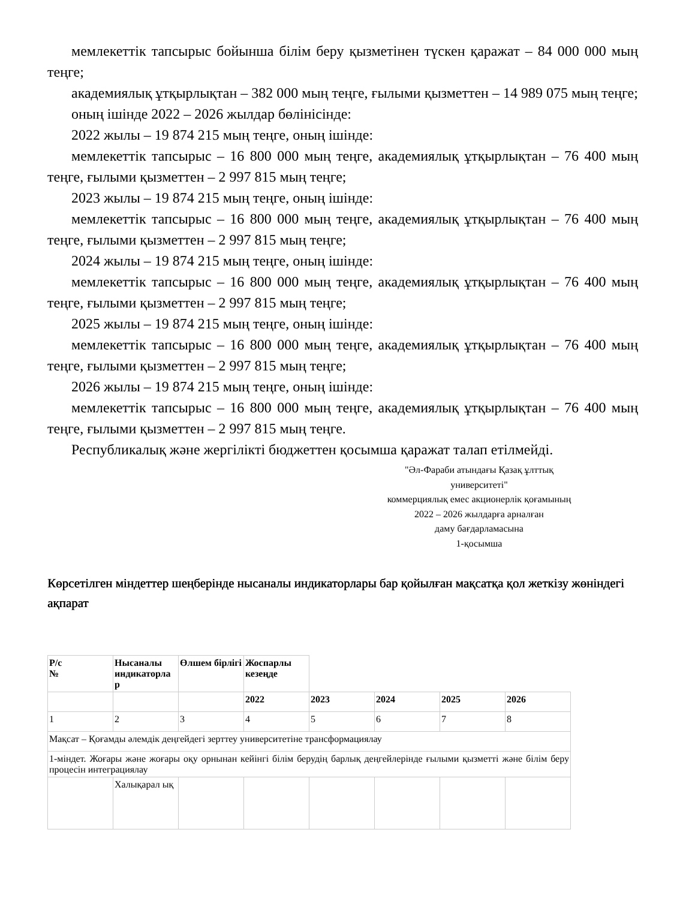мемлекеттік тапсырыс бойынша білім беру қызметінен түскен қаражат – 84 000 000 мың теңге;
академиялық ұтқырлықтан – 382 000 мың теңге, ғылыми қызметтен – 14 989 075 мың теңге;
оның ішінде 2022 – 2026 жылдар бөлінісінде:
2022 жылы – 19 874 215 мың теңге, оның ішінде:
мемлекеттік тапсырыс – 16 800 000 мың теңге, академиялық ұтқырлықтан – 76 400 мың теңге, ғылыми қызметтен – 2 997 815 мың теңге;
2023 жылы – 19 874 215 мың теңге, оның ішінде:
мемлекеттік тапсырыс – 16 800 000 мың теңге, академиялық ұтқырлықтан – 76 400 мың теңге, ғылыми қызметтен – 2 997 815 мың теңге;
2024 жылы – 19 874 215 мың теңге, оның ішінде:
мемлекеттік тапсырыс – 16 800 000 мың теңге, академиялық ұтқырлықтан – 76 400 мың теңге, ғылыми қызметтен – 2 997 815 мың теңге;
2025 жылы – 19 874 215 мың теңге, оның ішінде:
мемлекеттік тапсырыс – 16 800 000 мың теңге, академиялық ұтқырлықтан – 76 400 мың теңге, ғылыми қызметтен – 2 997 815 мың теңге;
2026 жылы – 19 874 215 мың теңге, оның ішінде:
мемлекеттік тапсырыс – 16 800 000 мың теңге, академиялық ұтқырлықтан – 76 400 мың теңге, ғылыми қызметтен – 2 997 815 мың теңге.
Республикалық және жергілікті бюджеттен қосымша қаражат талап етілмейді.
"Әл-Фараби атындағы Қазақ ұлттық университеті"
коммерциялық емес акционерлік қоғамының
2022 – 2026 жылдарға арналған
даму бағдарламасына
1-қосымша
Көрсетілген міндеттер шеңберінде нысаналы индикаторлары бар қойылған мақсатқа қол жеткізу жөніндегі ақпарат
| Р/с № | Нысаналы индикаторла р | Өлшем бірлігі | Жоспарлы кезеңде | | | | |
| | | | 2022 | 2023 | 2024 | 2025 | 2026 |
| 1 | 2 | 3 | 4 | 5 | 6 | 7 | 8 |
| Мақсат – Қоғамды әлемдік деңгейдегі зерттеу университетіне трансформациялау | | | | | | | |
| 1-міндет. Жоғары және жоғары оқу орнынан кейінгі білім берудің барлық деңгейлерінде ғылыми қызметті және білім беру процесін интеграциялау | | | | | | | |
| | Халықарал ық | | | | | | |